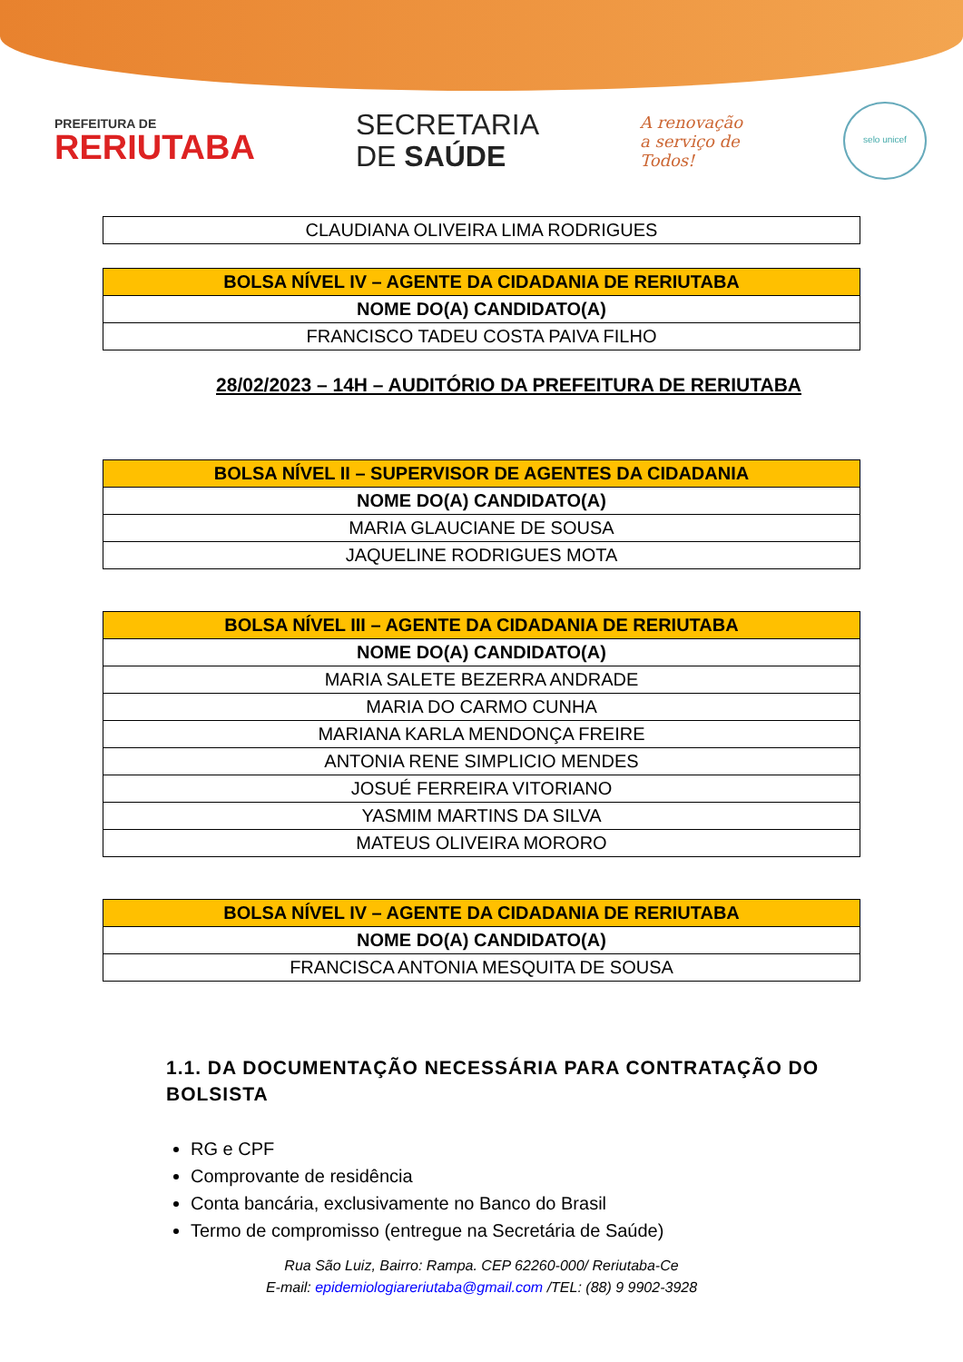PREFEITURA DE
RERIUTABA
SECRETARIA
DE SAÚDE
A renovação
a serviço de
Todos!
selo unicef
| CLAUDIANA OLIVEIRA LIMA RODRIGUES |
| BOLSA NÍVEL IV – AGENTE DA CIDADANIA DE RERIUTABA |
| --- |
| NOME DO(A) CANDIDATO(A) |
| FRANCISCO TADEU COSTA PAIVA FILHO |
28/02/2023 – 14H – AUDITÓRIO DA PREFEITURA DE RERIUTABA
| BOLSA NÍVEL II – SUPERVISOR DE AGENTES DA CIDADANIA |
| --- |
| NOME DO(A) CANDIDATO(A) |
| MARIA GLAUCIANE DE SOUSA |
| JAQUELINE RODRIGUES MOTA |
| BOLSA NÍVEL III – AGENTE DA CIDADANIA DE RERIUTABA |
| --- |
| NOME DO(A) CANDIDATO(A) |
| MARIA SALETE BEZERRA ANDRADE |
| MARIA DO CARMO CUNHA |
| MARIANA KARLA MENDONÇA FREIRE |
| ANTONIA RENE SIMPLICIO MENDES |
| JOSUÉ FERREIRA VITORIANO |
| YASMIM MARTINS DA SILVA |
| MATEUS OLIVEIRA MORORO |
| BOLSA NÍVEL IV – AGENTE DA CIDADANIA DE RERIUTABA |
| --- |
| NOME DO(A) CANDIDATO(A) |
| FRANCISCA ANTONIA MESQUITA DE SOUSA |
1.1. DA DOCUMENTAÇÃO NECESSÁRIA PARA CONTRATAÇÃO DO BOLSISTA
RG e CPF
Comprovante de residência
Conta bancária, exclusivamente no Banco do Brasil
Termo de compromisso (entregue na Secretária de Saúde)
Rua São Luiz, Bairro: Rampa. CEP 62260-000/ Reriutaba-Ce
E-mail: epidemiologiareriutaba@gmail.com /TEL: (88) 9 9902-3928